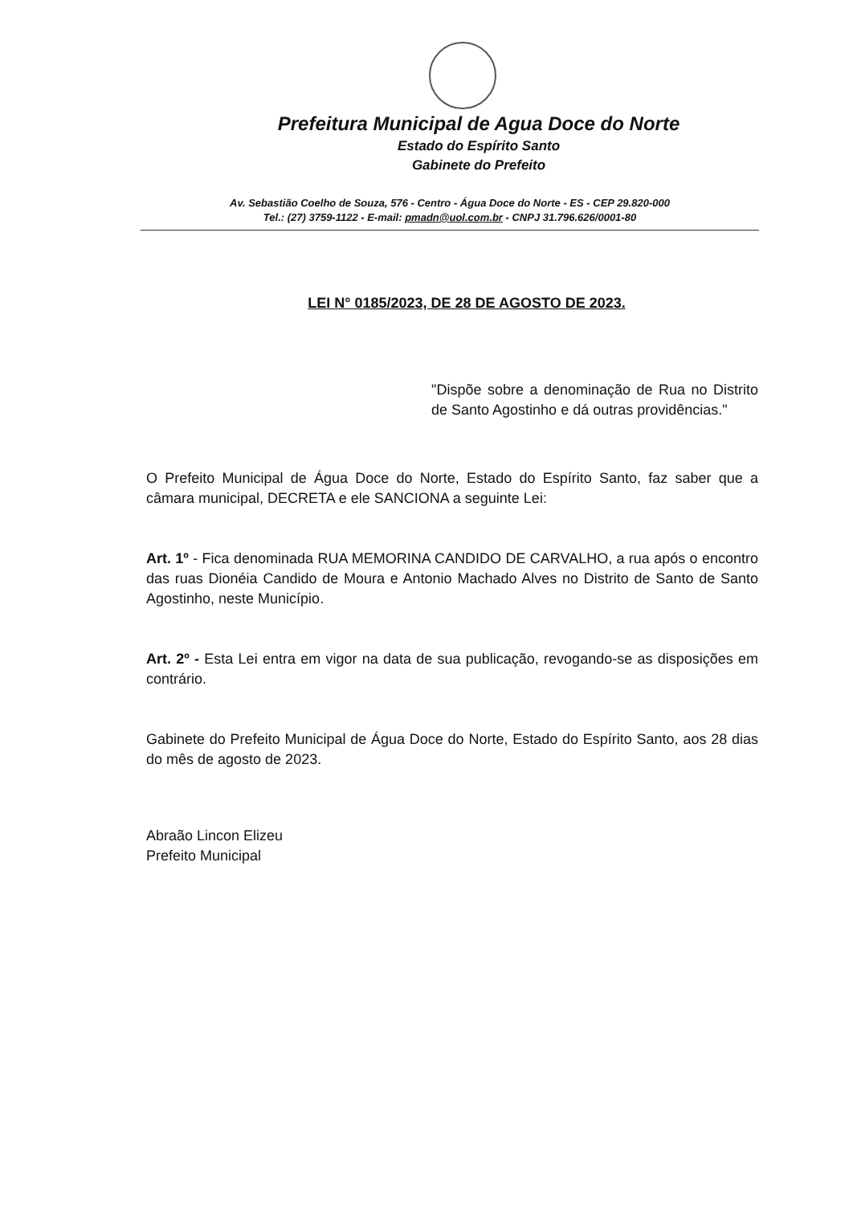Prefeitura Municipal de Agua Doce do Norte
Estado do Espírito Santo
Gabinete do Prefeito
Av. Sebastião Coelho de Souza, 576 - Centro - Água Doce do Norte - ES - CEP 29.820-000
Tel.: (27) 3759-1122 - E-mail: pmadn@uol.com.br - CNPJ 31.796.626/0001-80
LEI N° 0185/2023, DE 28 DE AGOSTO DE 2023.
"Dispõe sobre a denominação de Rua no Distrito de Santo Agostinho e dá outras providências."
O Prefeito Municipal de Água Doce do Norte, Estado do Espírito Santo, faz saber que a câmara municipal, DECRETA e ele SANCIONA a seguinte Lei:
Art. 1º - Fica denominada RUA MEMORINA CANDIDO DE CARVALHO, a rua após o encontro das ruas Dionéia Candido de Moura e Antonio Machado Alves no Distrito de Santo de Santo Agostinho, neste Município.
Art. 2º - Esta Lei entra em vigor na data de sua publicação, revogando-se as disposições em contrário.
Gabinete do Prefeito Municipal de Água Doce do Norte, Estado do Espírito Santo, aos 28 dias do mês de agosto de 2023.
Abraão Lincon Elizeu
Prefeito Municipal